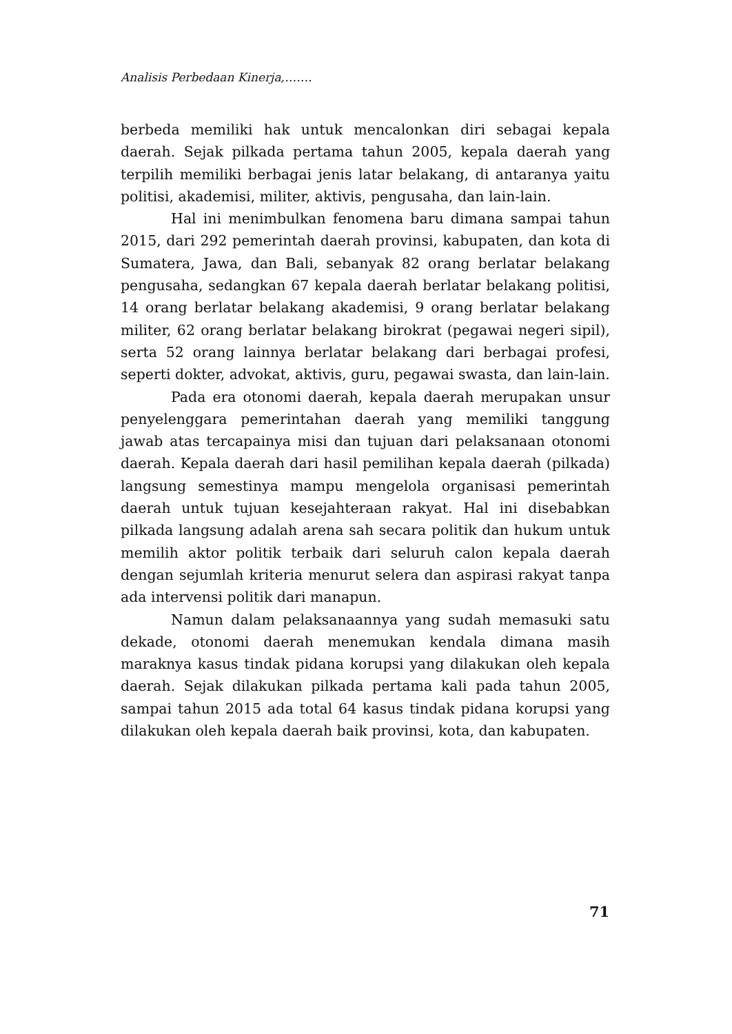Analisis Perbedaan Kinerja,…….
berbeda memiliki hak untuk mencalonkan diri sebagai kepala daerah. Sejak pilkada pertama tahun 2005, kepala daerah yang terpilih memiliki berbagai jenis latar belakang, di antaranya yaitu politisi, akademisi, militer, aktivis, pengusaha, dan lain-lain.
Hal ini menimbulkan fenomena baru dimana sampai tahun 2015, dari 292 pemerintah daerah provinsi, kabupaten, dan kota di Sumatera, Jawa, dan Bali, sebanyak 82 orang berlatar belakang pengusaha, sedangkan 67 kepala daerah berlatar belakang politisi, 14 orang berlatar belakang akademisi, 9 orang berlatar belakang militer, 62 orang berlatar belakang birokrat (pegawai negeri sipil), serta 52 orang lainnya berlatar belakang dari berbagai profesi, seperti dokter, advokat, aktivis, guru, pegawai swasta, dan lain-lain.
Pada era otonomi daerah, kepala daerah merupakan unsur penyelenggara pemerintahan daerah yang memiliki tanggung jawab atas tercapainya misi dan tujuan dari pelaksanaan otonomi daerah. Kepala daerah dari hasil pemilihan kepala daerah (pilkada) langsung semestinya mampu mengelola organisasi pemerintah daerah untuk tujuan kesejahteraan rakyat. Hal ini disebabkan pilkada langsung adalah arena sah secara politik dan hukum untuk memilih aktor politik terbaik dari seluruh calon kepala daerah dengan sejumlah kriteria menurut selera dan aspirasi rakyat tanpa ada intervensi politik dari manapun.
Namun dalam pelaksanaannya yang sudah memasuki satu dekade, otonomi daerah menemukan kendala dimana masih maraknya kasus tindak pidana korupsi yang dilakukan oleh kepala daerah. Sejak dilakukan pilkada pertama kali pada tahun 2005, sampai tahun 2015 ada total 64 kasus tindak pidana korupsi yang dilakukan oleh kepala daerah baik provinsi, kota, dan kabupaten.
71